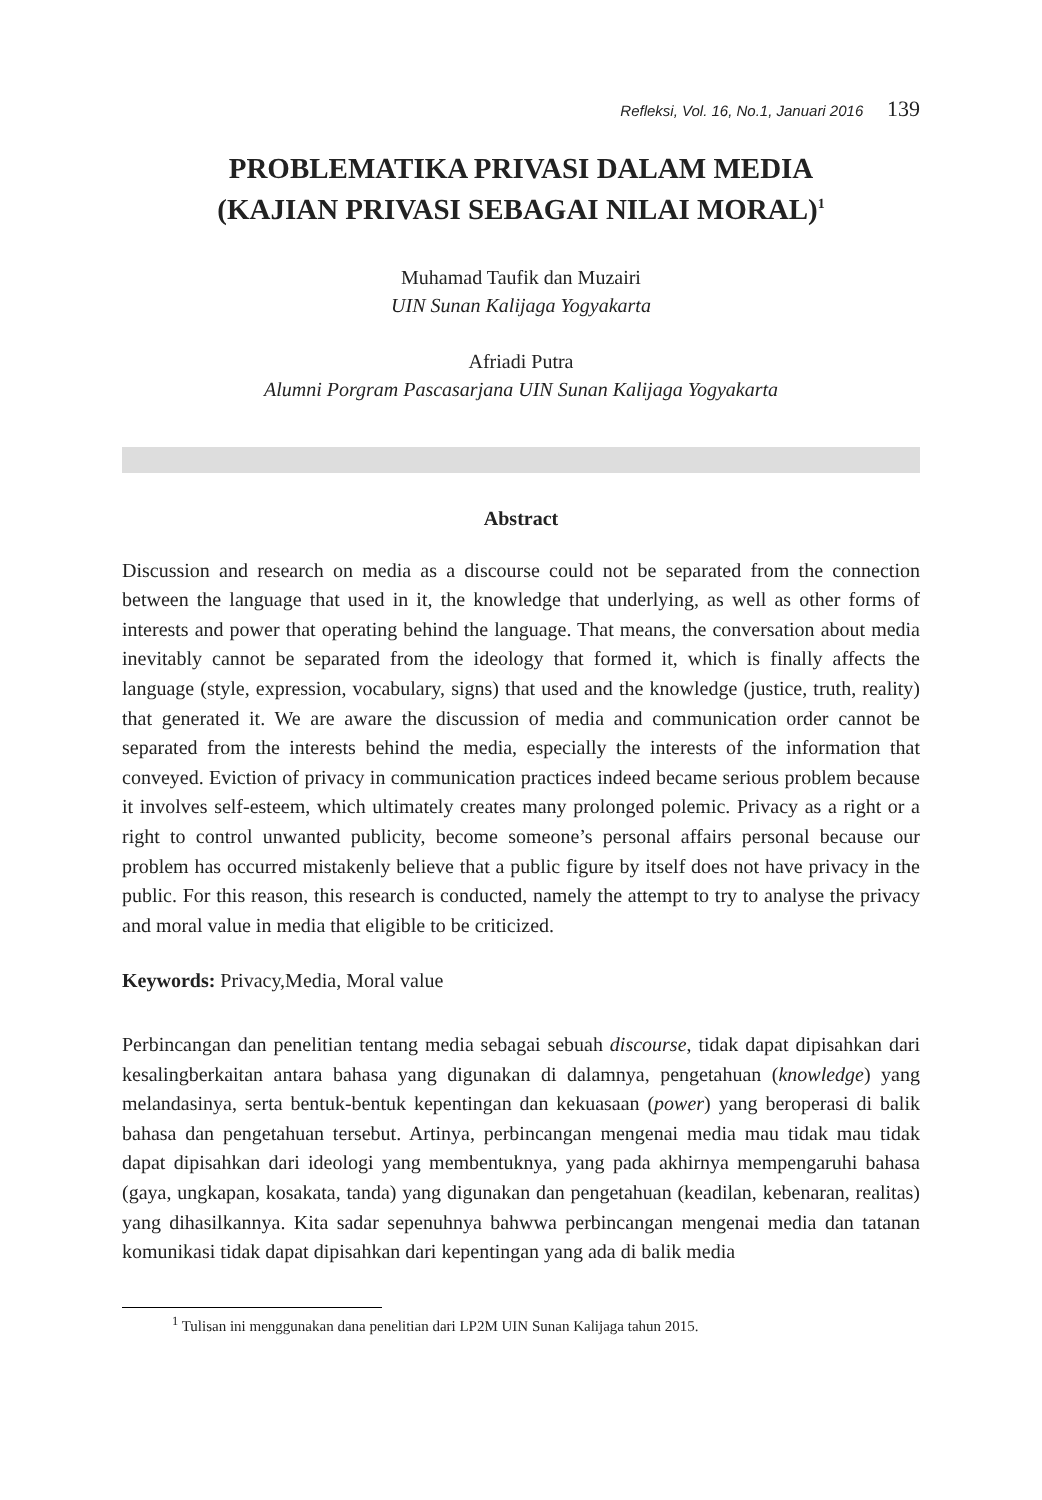Refleksi, Vol. 16, No.1, Januari 2016 139
PROBLEMATIKA PRIVASI DALAM MEDIA
(KAJIAN PRIVASI SEBAGAI NILAI MORAL)<sup>1</sup>
Muhamad Taufik dan Muzairi
UIN Sunan Kalijaga Yogyakarta
Afriadi Putra
Alumni Porgram Pascasarjana UIN Sunan Kalijaga Yogyakarta
Abstract
Discussion and research on media as a discourse could not be separated from the connection between the language that used in it, the knowledge that underlying, as well as other forms of interests and power that operating behind the language. That means, the conversation about media inevitably cannot be separated from the ideology that formed it, which is finally affects the language (style, expression, vocabulary, signs) that used and the knowledge (justice, truth, reality) that generated it. We are aware the discussion of media and communication order cannot be separated from the interests behind the media, especially the interests of the information that conveyed. Eviction of privacy in communication practices indeed became serious problem because it involves self-esteem, which ultimately creates many prolonged polemic. Privacy as a right or a right to control unwanted publicity, become someone’s personal affairs personal because our problem has occurred mistakenly believe that a public figure by itself does not have privacy in the public. For this reason, this research is conducted, namely the attempt to try to analyse the privacy and moral value in media that eligible to be criticized.
Keywords: Privacy,Media, Moral value
Perbincangan dan penelitian tentang media sebagai sebuah discourse, tidak dapat dipisahkan dari kesalingberkaitan antara bahasa yang digunakan di dalamnya, pengetahuan (knowledge) yang melandasinya, serta bentuk-bentuk kepentingan dan kekuasaan (power) yang beroperasi di balik bahasa dan pengetahuan tersebut. Artinya, perbincangan mengenai media mau tidak mau tidak dapat dipisahkan dari ideologi yang membentuknya, yang pada akhirnya mempengaruhi bahasa (gaya, ungkapan, kosakata, tanda) yang digunakan dan pengetahuan (keadilan, kebenaran, realitas) yang dihasilkannya. Kita sadar sepenuhnya bahwwa perbincangan mengenai media dan tatanan komunikasi tidak dapat dipisahkan dari kepentingan yang ada di balik media
<sup>1</sup> Tulisan ini menggunakan dana penelitian dari LP2M UIN Sunan Kalijaga tahun 2015.